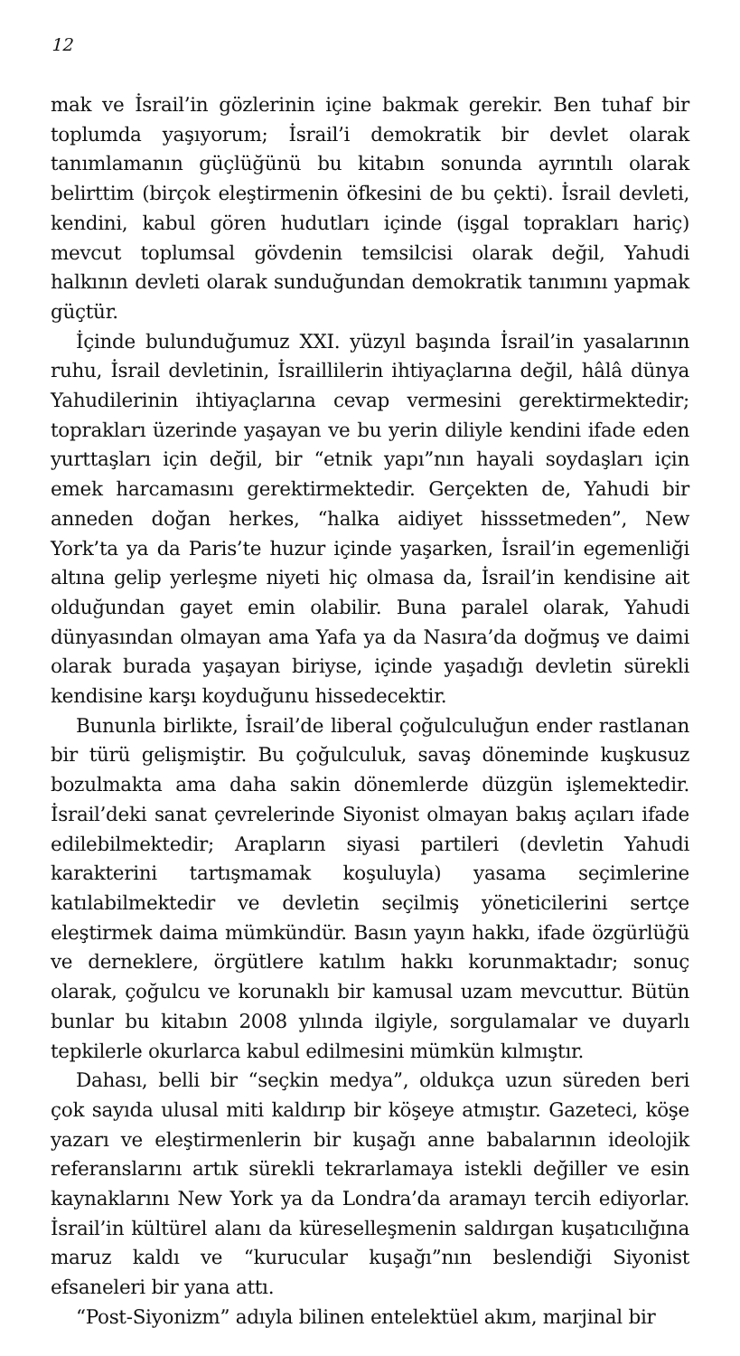12
mak ve İsrail’in gözlerinin içine bakmak gerekir. Ben tuhaf bir toplumda yaşıyorum; İsrail’i demokratik bir devlet olarak tanımlamanın güçlüğünü bu kitabın sonunda ayrıntılı olarak belirttim (birçok eleştirmenin öfkesini de bu çekti). İsrail devleti, kendini, kabul gören hudutları içinde (işgal toprakları hariç) mevcut toplumsal gövdenin temsilcisi olarak değil, Yahudi halkının devleti olarak sunduğundan demokratik tanımını yapmak güçtür.
İçinde bulunduğumuz XXI. yüzyıl başında İsrail’in yasalarının ruhu, İsrail devletinin, İsraillilerin ihtiyaçlarına değil, hâlâ dünya Yahudilerinin ihtiyaçlarına cevap vermesini gerektirmektedir; toprakları üzerinde yaşayan ve bu yerin diliyle kendini ifade eden yurttaşları için değil, bir “etnik yapı”nın hayali soydaşları için emek harcamasını gerektirmektedir. Gerçekten de, Yahudi bir anneden doğan herkes, “halka aidiyet hisssetmeden”, New York’ta ya da Paris’te huzur içinde yaşarken, İsrail’in egemenliği altına gelip yerleşme niyeti hiç olmasa da, İsrail’in kendisine ait olduğundan gayet emin olabilir. Buna paralel olarak, Yahudi dünyasından olmayan ama Yafa ya da Nasıra’da doğmuş ve daimi olarak burada yaşayan biriyse, içinde yaşadığı devletin sürekli kendisine karşı koyduğunu hissedecektir.
Bununla birlikte, İsrail’de liberal çoğulculuğun ender rastlanan bir türü gelişmiştir. Bu çoğulculuk, savaş döneminde kuşkusuz bozulmakta ama daha sakin dönemlerde düzgün işlemektedir. İsrail’deki sanat çevrelerinde Siyonist olmayan bakış açıları ifade edilebilmektedir; Arapların siyasi partileri (devletin Yahudi karakterini tartışmamak koşuluyla) yasama seçimlerine katılabilmektedir ve devletin seçilmiş yöneticilerini sertçe eleştirmek daima mümkündür. Basın yayın hakkı, ifade özgürlüğü ve derneklere, örgütlere katılım hakkı korunmaktadır; sonuç olarak, çoğulcu ve korunaklı bir kamusal uzam mevcuttur. Bütün bunlar bu kitabın 2008 yılında ilgiyle, sorgulamalar ve duyarlı tepkilerle okurlarca kabul edilmesini mümkün kılmıştır.
Dahası, belli bir “seçkin medya”, oldukça uzun süreden beri çok sayıda ulusal miti kaldırıp bir köşeye atmıştır. Gazeteci, köşe yazarı ve eleştirmenlerin bir kuşağı anne babalarının ideolojik referanslarını artık sürekli tekrarlamaya istekli değiller ve esin kaynaklarını New York ya da Londra’da aramayı tercih ediyorlar. İsrail’in kültürel alanı da küreselleşmenin saldırgan kuşatıcılığına maruz kaldı ve “kurucular kuşağı”nın beslendiği Siyonist efsaneleri bir yana attı.
“Post-Siyonizm” adıyla bilinen entelektüel akım, marjinal bir